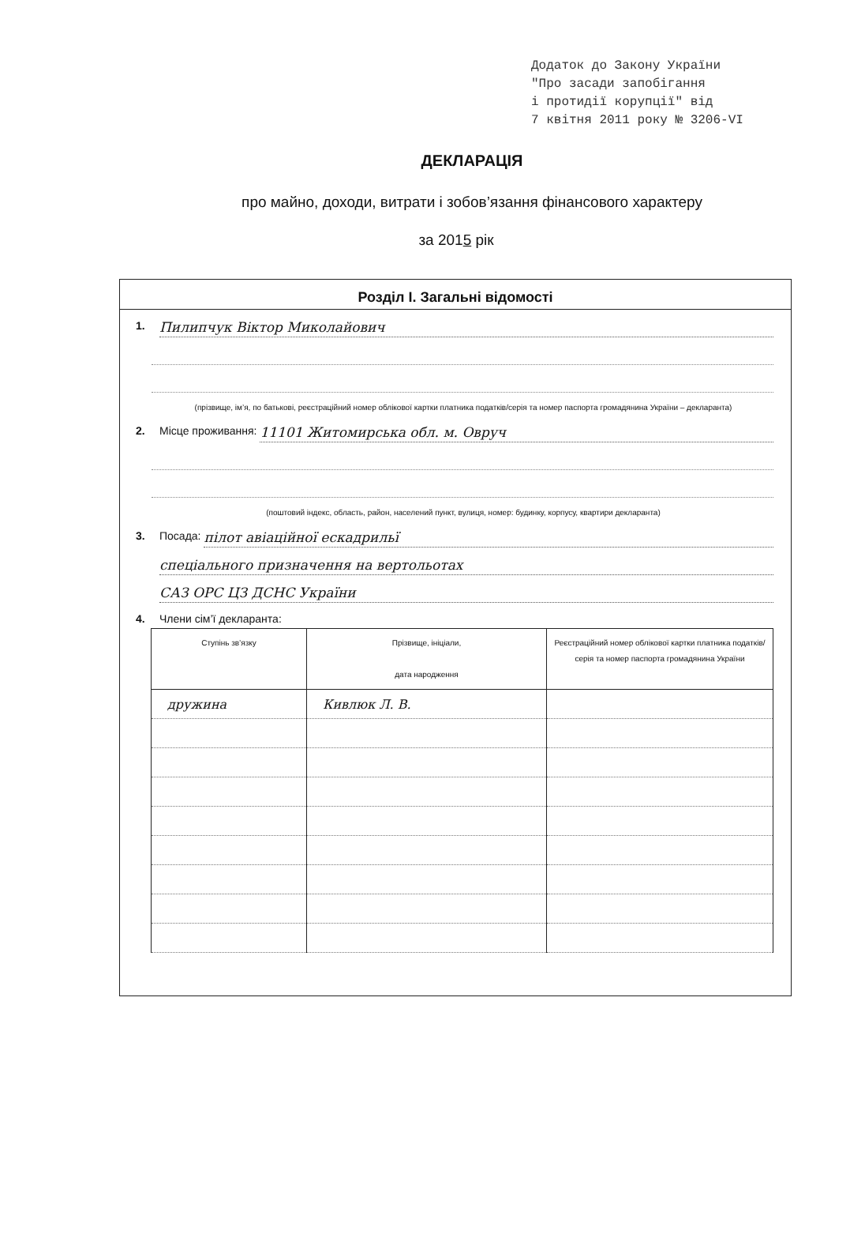Додаток до Закону України
"Про засади запобігання
і протидії корупції" від
7 квітня 2011 року № 3206-VI
ДЕКЛАРАЦІЯ
про майно, доходи, витрати і зобов’язання фінансового характеру
за 2015 рік
Розділ І. Загальні відомості
1. Пилипчук Віктор Миколайович
(прізвище, ім’я, по батькові, реєстраційний номер облікової картки платника податків/серія та номер паспорта громадянина України – декларанта)
2. Місце проживання: 11101 Житомирська обл. м. Овруч
(поштовий індекс, область, район, населений пункт, вулиця, номер: будинку, корпусу, квартири декларанта)
3. Посада: пілот авіаційної ескадрильї
спеціального призначення на вертольотах
САЗ ОРС ЦЗ ДСНС України
4. Члени сім’ї декларанта:
| Ступінь зв’язку | Прізвище, ініціали, дата народження | Реєстраційний номер облікової картки платника податків/ серія та номер паспорта громадянина України |
| --- | --- | --- |
| дружина | Кивлюк Л. В. | |